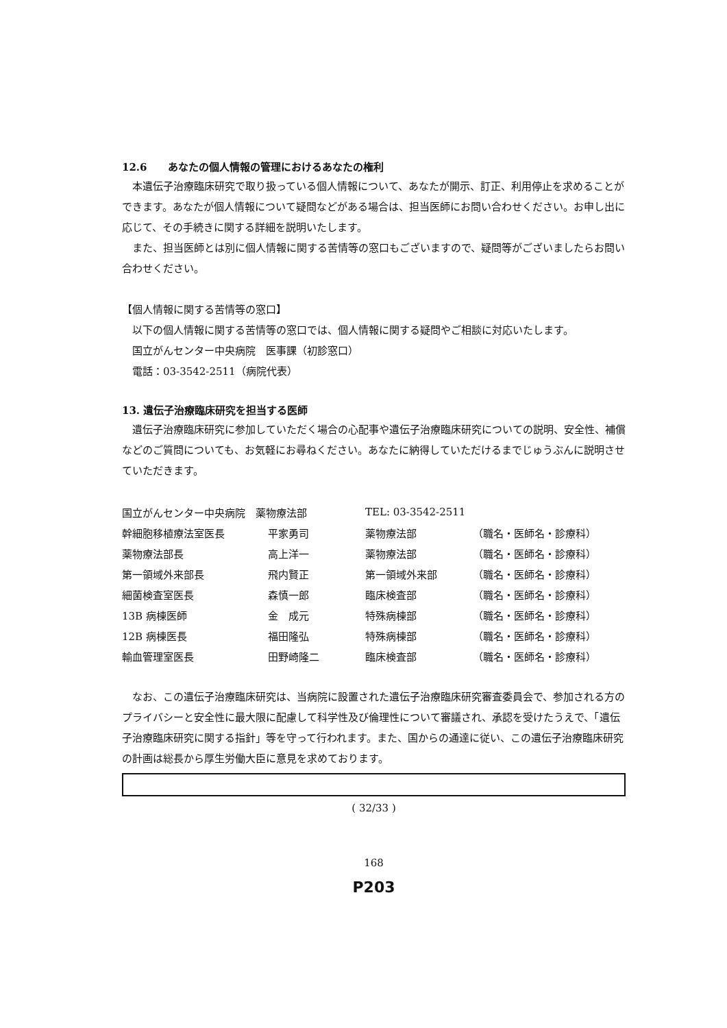12.6　　あなたの個人情報の管理におけるあなたの権利
本遺伝子治療臨床研究で取り扱っている個人情報について、あなたが開示、訂正、利用停止を求めることができます。あなたが個人情報について疑問などがある場合は、担当医師にお問い合わせください。お申し出に応じて、その手続きに関する詳細を説明いたします。
また、担当医師とは別に個人情報に関する苦情等の窓口もございますので、疑問等がございましたらお問い合わせください。
【個人情報に関する苦情等の窓口】
以下の個人情報に関する苦情等の窓口では、個人情報に関する疑問やご相談に対応いたします。
国立がんセンター中央病院　医事課（初診窓口）
電話：03-3542-2511（病院代表）
13. 遺伝子治療臨床研究を担当する医師
遺伝子治療臨床研究に参加していただく場合の心配事や遺伝子治療臨床研究についての説明、安全性、補償などのご質問についても、お気軽にお尋ねください。あなたに納得していただけるまでじゅうぶんに説明させていただきます。
| 国立がんセンター中央病院 薬物療法部 | | TEL: 03-3542-2511 | |
| 幹細胞移植療法室医長 | 平家勇司 | 薬物療法部 | （職名・医師名・診療科） |
| 薬物療法部長 | 高上洋一 | 薬物療法部 | （職名・医師名・診療科） |
| 第一領域外来部長 | 飛内賢正 | 第一領域外来部 | （職名・医師名・診療科） |
| 細菌検査室医長 | 森慎一郎 | 臨床検査部 | （職名・医師名・診療科） |
| 13B 病棟医師 | 金 成元 | 特殊病棟部 | （職名・医師名・診療科） |
| 12B 病棟医長 | 福田隆弘 | 特殊病棟部 | （職名・医師名・診療科） |
| 輸血管理室医長 | 田野崎隆二 | 臨床検査部 | （職名・医師名・診療科） |
なお、この遺伝子治療臨床研究は、当病院に設置された遺伝子治療臨床研究審査委員会で、参加される方のプライバシーと安全性に最大限に配慮して科学性及び倫理性について審議され、承認を受けたうえで、「遺伝子治療臨床研究に関する指針」等を守って行われます。また、国からの通達に従い、この遺伝子治療臨床研究の計画は総長から厚生労働大臣に意見を求めております。
( 32/33 )
168
P203